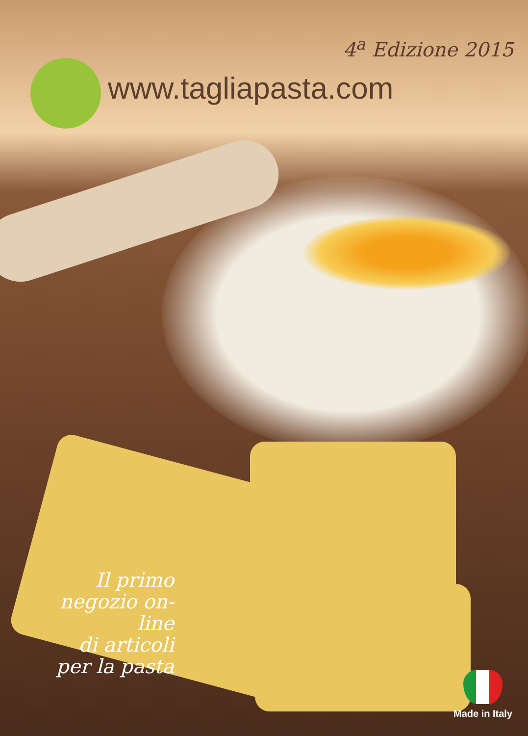4<sup>a</sup> Edizione 2015
www.tagliapasta.com
Il primo
negozio on-line
di articoli
per la pasta
Made in Italy